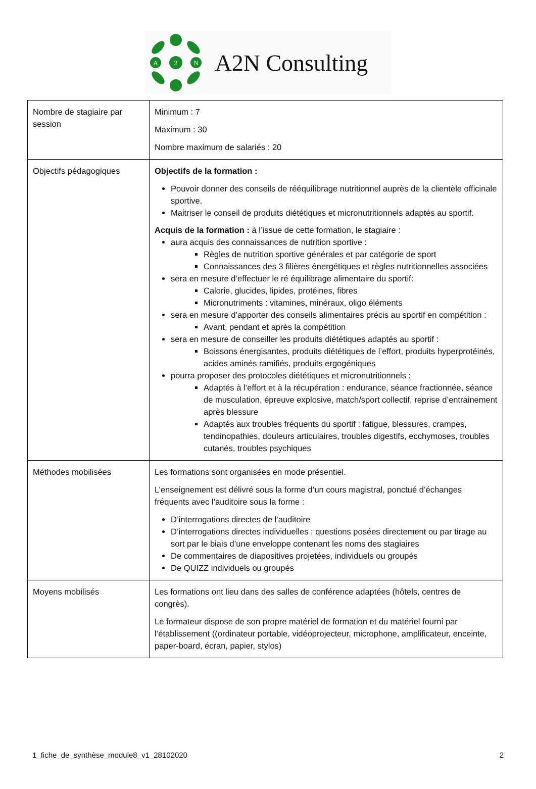A
2
N
A2N Consulting
| Nombre de stagiaire par session | Minimum : 7 Maximum : 30 Nombre maximum de salariés : 20 |
| Objectifs pédagogiques | Objectifs de la formation : Pouvoir donner des conseils de rééquilibrage nutritionnel auprès de la clientèle officinale sportive. Maitriser le conseil de produits diététiques et micronutritionnels adaptés au sportif. Acquis de la formation : à l’issue de cette formation, le stagiaire : aura acquis des connaissances de nutrition sportive : Règles de nutrition sportive générales et par catégorie de sport Connaissances des 3 filières énergétiques et règles nutritionnelles associées sera en mesure d’effectuer le ré équilibrage alimentaire du sportif: Calorie, glucides, lipides, protéines, fibres Micronutriments : vitamines, minéraux, oligo éléments sera en mesure d’apporter des conseils alimentaires précis au sportif en compétition : Avant, pendant et après la compétition sera en mesure de conseiller les produits diététiques adaptés au sportif : Boissons énergisantes, produits diététiques de l’effort, produits hyperprotéinés, acides aminés ramifiés, produits ergogéniques pourra proposer des protocoles diététiques et micronutritionnels : Adaptés à l’effort et à la récupération : endurance, séance fractionnée, séance de musculation, épreuve explosive, match/sport collectif, reprise d’entrainement après blessure Adaptés aux troubles fréquents du sportif : fatigue, blessures, crampes, tendinopathies, douleurs articulaires, troubles digestifs, ecchymoses, troubles cutanés, troubles psychiques |
| Méthodes mobilisées | Les formations sont organisées en mode présentiel. L’enseignement est délivré sous la forme d’un cours magistral, ponctué d’échanges fréquents avec l’auditoire sous la forme : D’interrogations directes de l’auditoire D’interrogations directes individuelles : questions posées directement ou par tirage au sort par le biais d’une enveloppe contenant les noms des stagiaires De commentaires de diapositives projetées, individuels ou groupés De QUIZZ individuels ou groupés |
| Moyens mobilisés | Les formations ont lieu dans des salles de conférence adaptées (hôtels, centres de congrès). Le formateur dispose de son propre matériel de formation et du matériel fourni par l’établissement ((ordinateur portable, vidéoprojecteur, microphone, amplificateur, enceinte, paper-board, écran, papier, stylos) |
1_fiche_de_synthèse_module8_v1_28102020 2